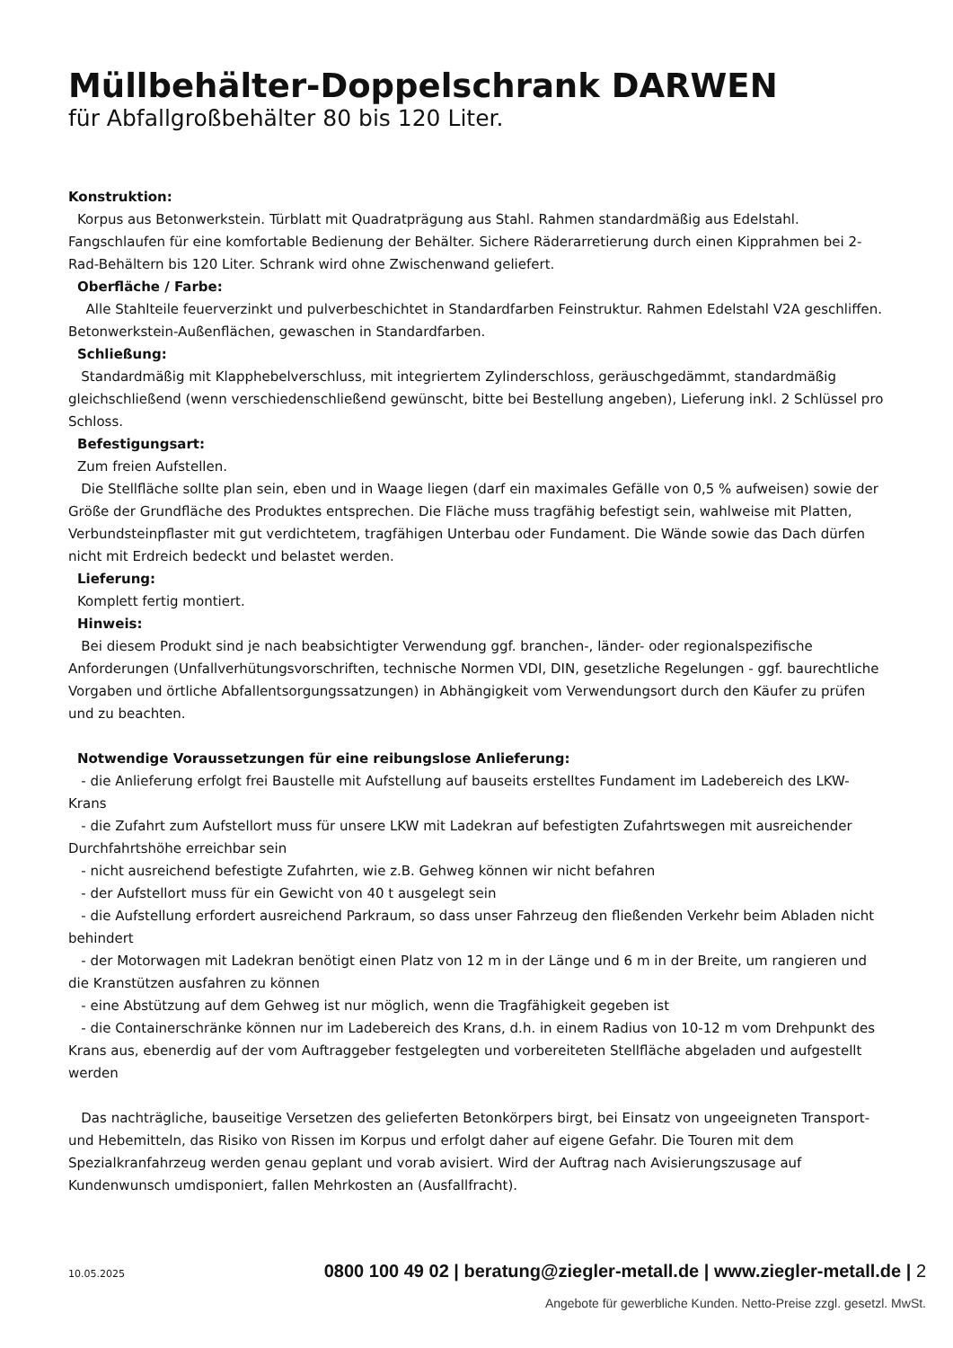Müllbehälter-Doppelschrank DARWEN
für Abfallgroßbehälter 80 bis 120 Liter.
Konstruktion:
Korpus aus Betonwerkstein. Türblatt mit Quadratprägung aus Stahl. Rahmen standardmäßig aus Edelstahl.
Fangschlaufen für eine komfortable Bedienung der Behälter. Sichere Räderarretierung durch einen Kipprahmen bei 2-Rad-Behältern bis 120 Liter. Schrank wird ohne Zwischenwand geliefert.
Oberfläche / Farbe:
Alle Stahlteile feuerverzinkt und pulverbeschichtet in Standardfarben Feinstruktur. Rahmen Edelstahl V2A geschliffen. Betonwerkstein-Außenflächen, gewaschen in Standardfarben.
Schließung:
Standardmäßig mit Klapphebelverschluss, mit integriertem Zylinderschloss, geräuschgedämmt, standardmäßig gleichschließend (wenn verschiedenschließend gewünscht, bitte bei Bestellung angeben), Lieferung inkl. 2 Schlüssel pro Schloss.
Befestigungsart:
Zum freien Aufstellen.
Die Stellfläche sollte plan sein, eben und in Waage liegen (darf ein maximales Gefälle von 0,5 % aufweisen) sowie der Größe der Grundfläche des Produktes entsprechen. Die Fläche muss tragfähig befestigt sein, wahlweise mit Platten, Verbundsteinpflaster mit gut verdichtetem, tragfähigen Unterbau oder Fundament. Die Wände sowie das Dach dürfen nicht mit Erdreich bedeckt und belastet werden.
Lieferung:
Komplett fertig montiert.
Hinweis:
Bei diesem Produkt sind je nach beabsichtigter Verwendung ggf. branchen-, länder- oder regionalspezifische Anforderungen (Unfallverhütungsvorschriften, technische Normen VDI, DIN, gesetzliche Regelungen - ggf. baurechtliche Vorgaben und örtliche Abfallentsorgungssatzungen) in Abhängigkeit vom Verwendungsort durch den Käufer zu prüfen und zu beachten.
Notwendige Voraussetzungen für eine reibungslose Anlieferung:
- die Anlieferung erfolgt frei Baustelle mit Aufstellung auf bauseits erstelltes Fundament im Ladebereich des LKW- Krans
- die Zufahrt zum Aufstellort muss für unsere LKW mit Ladekran auf befestigten Zufahrtswegen mit ausreichender Durchfahrtshöhe erreichbar sein
- nicht ausreichend befestigte Zufahrten, wie z.B. Gehweg können wir nicht befahren
- der Aufstellort muss für ein Gewicht von 40 t ausgelegt sein
- die Aufstellung erfordert ausreichend Parkraum, so dass unser Fahrzeug den fließenden Verkehr beim Abladen nicht behindert
- der Motorwagen mit Ladekran benötigt einen Platz von 12 m in der Länge und 6 m in der Breite, um rangieren und die Kranstützen ausfahren zu können
- eine Abstützung auf dem Gehweg ist nur möglich, wenn die Tragfähigkeit gegeben ist
- die Containerschränke können nur im Ladebereich des Krans, d.h. in einem Radius von 10-12 m vom Drehpunkt des Krans aus, ebenerdig auf der vom Auftraggeber festgelegten und vorbereiteten Stellfläche abgeladen und aufgestellt werden
Das nachträgliche, bauseitige Versetzen des gelieferten Betonkörpers birgt, bei Einsatz von ungeeigneten Transport- und Hebemitteln, das Risiko von Rissen im Korpus und erfolgt daher auf eigene Gefahr. Die Touren mit dem Spezialkranfahrzeug werden genau geplant und vorab avisiert. Wird der Auftrag nach Avisierungszusage auf Kundenwunsch umdisponiert, fallen Mehrkosten an (Ausfallfracht).
10.05.2025 0800 100 49 02 | beratung@ziegler-metall.de | www.ziegler-metall.de | 2
Angebote für gewerbliche Kunden. Netto-Preise zzgl. gesetzl. MwSt.